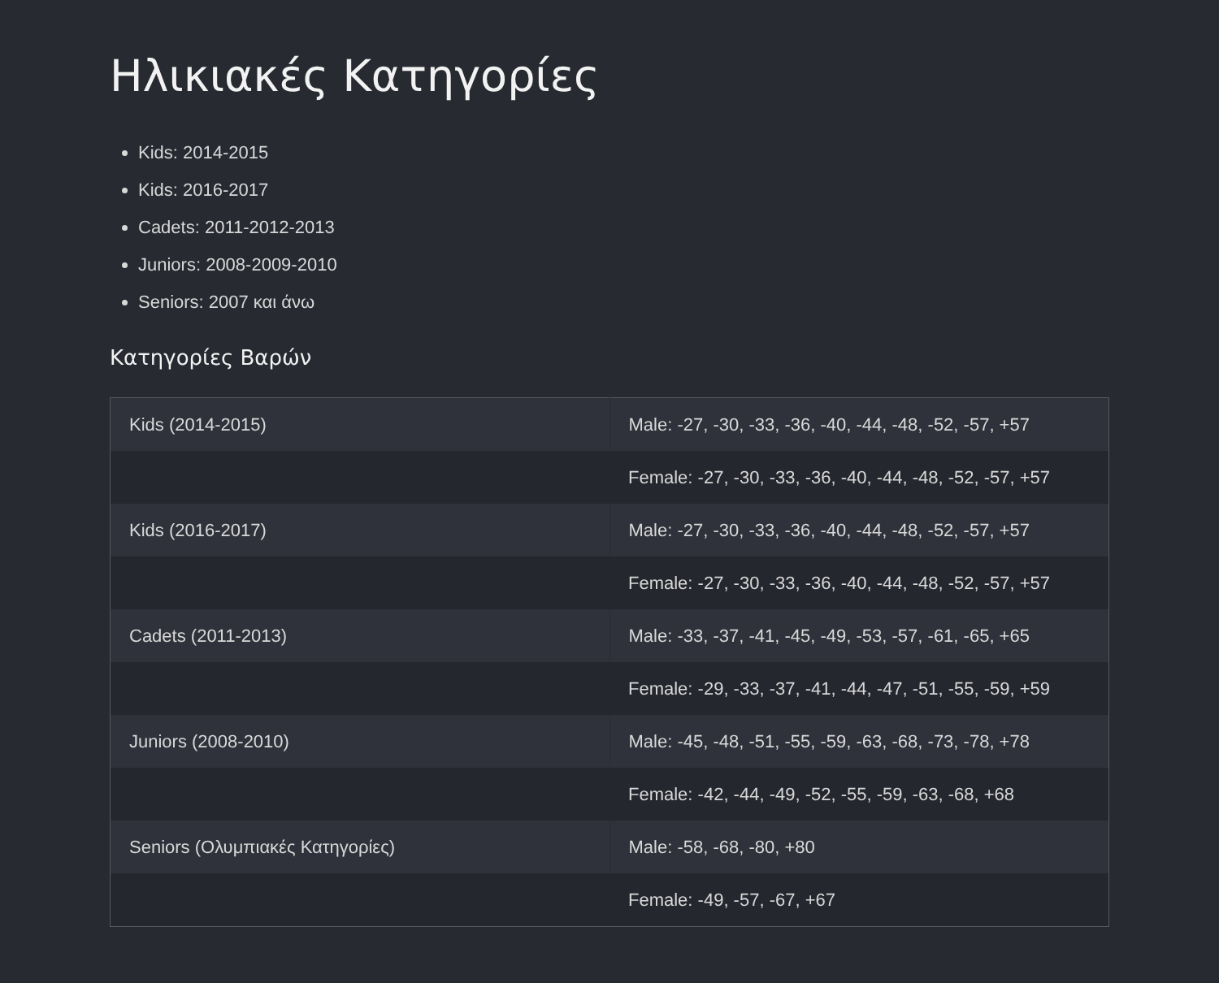Ηλικιακές Κατηγορίες
Kids: 2014-2015
Kids: 2016-2017
Cadets: 2011-2012-2013
Juniors: 2008-2009-2010
Seniors: 2007 και άνω
Κατηγορίες Βαρών
| Kids (2014-2015) | Male: -27, -30, -33, -36, -40, -44, -48, -52, -57, +57 |
| | Female: -27, -30, -33, -36, -40, -44, -48, -52, -57, +57 |
| Kids (2016-2017) | Male: -27, -30, -33, -36, -40, -44, -48, -52, -57, +57 |
| | Female: -27, -30, -33, -36, -40, -44, -48, -52, -57, +57 |
| Cadets (2011-2013) | Male: -33, -37, -41, -45, -49, -53, -57, -61, -65, +65 |
| | Female: -29, -33, -37, -41, -44, -47, -51, -55, -59, +59 |
| Juniors (2008-2010) | Male: -45, -48, -51, -55, -59, -63, -68, -73, -78, +78 |
| | Female: -42, -44, -49, -52, -55, -59, -63, -68, +68 |
| Seniors (Ολυμπιακές Κατηγορίες) | Male: -58, -68, -80, +80 |
| | Female: -49, -57, -67, +67 |